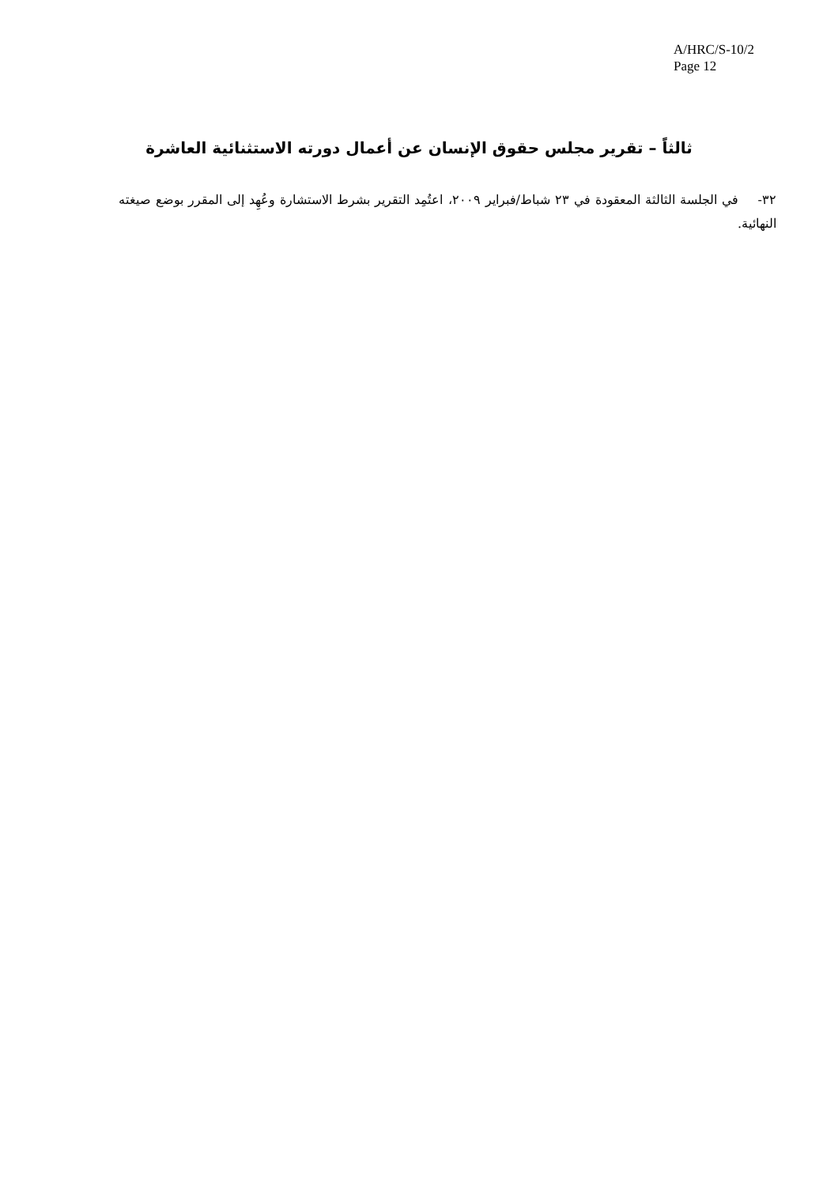A/HRC/S-10/2
Page 12
ثالثاً – تقرير مجلس حقوق الإنسان عن أعمال دورته الاستثنائية العاشرة
٣٢- في الجلسة الثالثة المعقودة في ٢٣ شباط/فبراير ٢٠٠٩، اعتُمِد التقرير بشرط الاستشارة وعُهِد إلى المقرر بوضع صيغته النهائية.